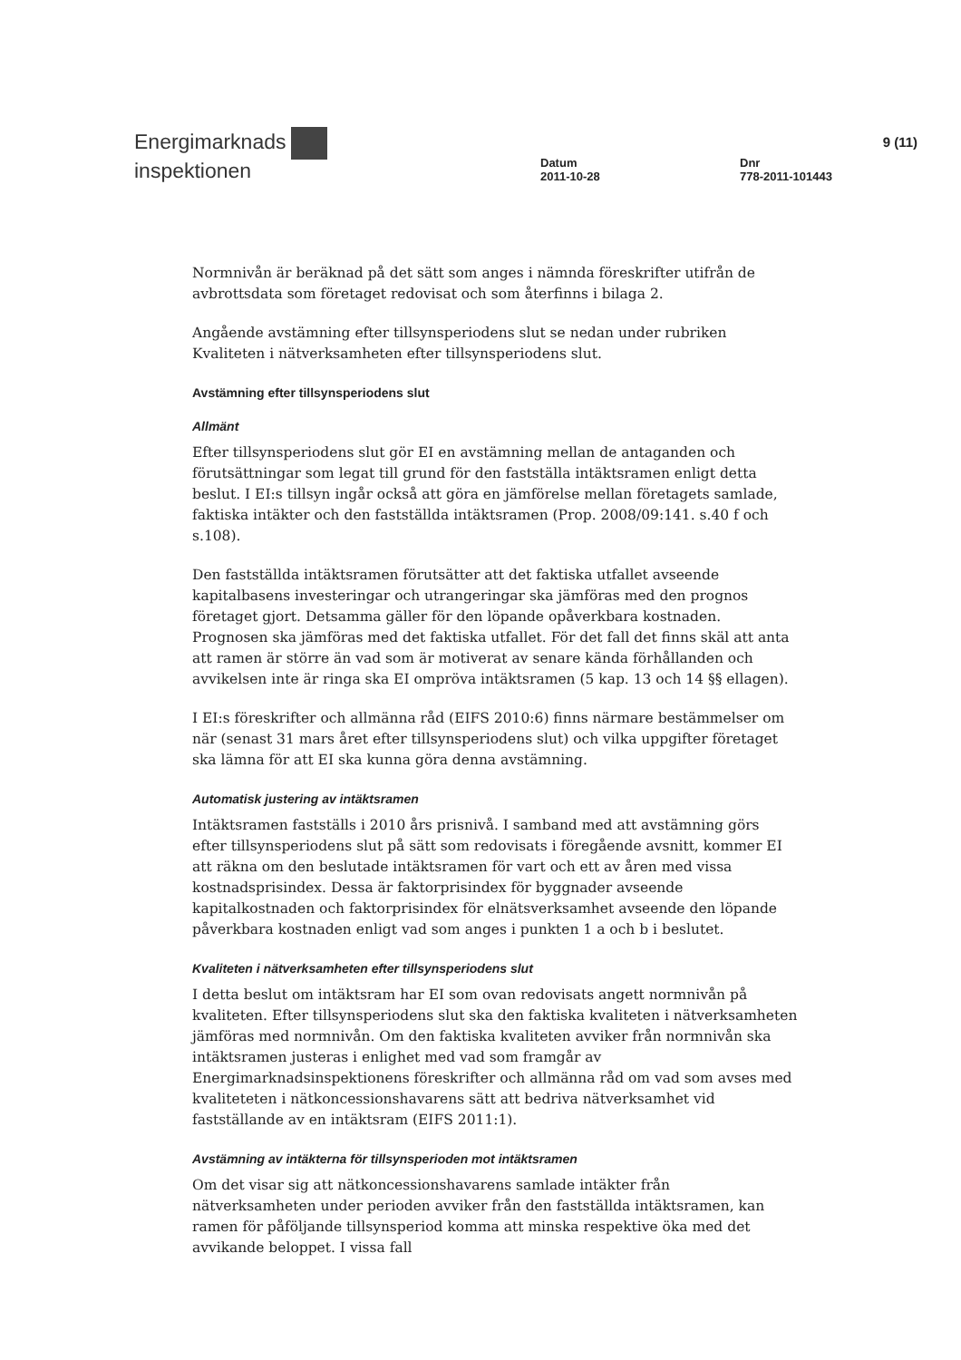Energimarknads
inspektionen
Datum
2011-10-28
Dnr
778-2011-101443
9 (11)
Normnivån är beräknad på det sätt som anges i nämnda föreskrifter utifrån de avbrottsdata som företaget redovisat och som återfinns i bilaga 2.
Angående avstämning efter tillsynsperiodens slut se nedan under rubriken Kvaliteten i nätverksamheten efter tillsynsperiodens slut.
Avstämning efter tillsynsperiodens slut
Allmänt
Efter tillsynsperiodens slut gör EI en avstämning mellan de antaganden och förutsättningar som legat till grund för den fastställa intäktsramen enligt detta beslut. I EI:s tillsyn ingår också att göra en jämförelse mellan företagets samlade, faktiska intäkter och den fastställda intäktsramen (Prop. 2008/09:141. s.40 f och s.108).
Den fastställda intäktsramen förutsätter att det faktiska utfallet avseende kapitalbasens investeringar och utrangeringar ska jämföras med den prognos företaget gjort. Detsamma gäller för den löpande opåverkbara kostnaden. Prognosen ska jämföras med det faktiska utfallet. För det fall det finns skäl att anta att ramen är större än vad som är motiverat av senare kända förhållanden och avvikelsen inte är ringa ska EI ompröva intäktsramen (5 kap. 13 och 14 §§ ellagen).
I EI:s föreskrifter och allmänna råd (EIFS 2010:6) finns närmare bestämmelser om när (senast 31 mars året efter tillsynsperiodens slut) och vilka uppgifter företaget ska lämna för att EI ska kunna göra denna avstämning.
Automatisk justering av intäktsramen
Intäktsramen fastställs i 2010 års prisnivå. I samband med att avstämning görs efter tillsynsperiodens slut på sätt som redovisats i föregående avsnitt, kommer EI att räkna om den beslutade intäktsramen för vart och ett av åren med vissa kostnadsprisindex. Dessa är faktorprisindex för byggnader avseende kapitalkostnaden och faktorprisindex för elnätsverksamhet avseende den löpande påverkbara kostnaden enligt vad som anges i punkten 1 a och b i beslutet.
Kvaliteten i nätverksamheten efter tillsynsperiodens slut
I detta beslut om intäktsram har EI som ovan redovisats angett normnivån på kvaliteten. Efter tillsynsperiodens slut ska den faktiska kvaliteten i nätverksamheten jämföras med normnivån. Om den faktiska kvaliteten avviker från normnivån ska intäktsramen justeras i enlighet med vad som framgår av Energimarknadsinspektionens föreskrifter och allmänna råd om vad som avses med kvaliteteten i nätkoncessionshavarens sätt att bedriva nätverksamhet vid fastställande av en intäktsram (EIFS 2011:1).
Avstämning av intäkterna för tillsynsperioden mot intäktsramen
Om det visar sig att nätkoncessionshavarens samlade intäkter från nätverksamheten under perioden avviker från den fastställda intäktsramen, kan ramen för påföljande tillsynsperiod komma att minska respektive öka med det avvikande beloppet. I vissa fall